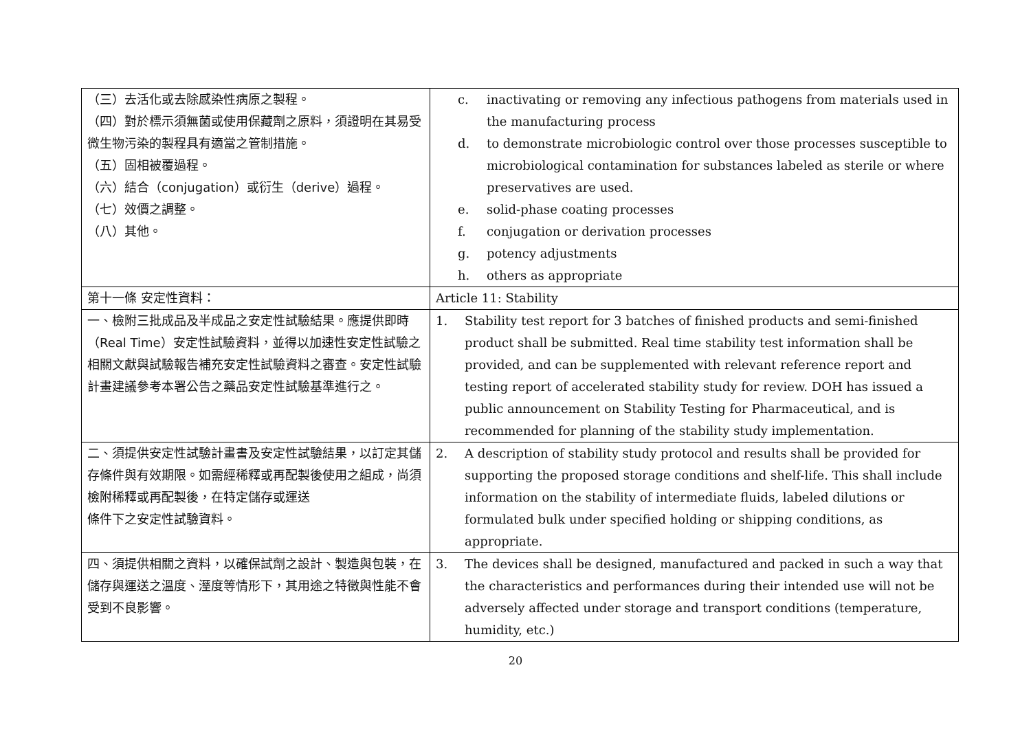| （三）去活化或去除感染性病原之製程。 （四）對於標示須無菌或使用保藏劑之原料，須證明在其易受微生物污染的製程具有適當之管制措施。 （五）固相被覆過程。 （六）結合（conjugation）或衍生（derive）過程。 （七）效價之調整。 （八）其他。 | c. inactivating or removing any infectious pathogens from materials used in the manufacturing process d. to demonstrate microbiologic control over those processes susceptible to microbiological contamination for substances labeled as sterile or where preservatives are used. e. solid-phase coating processes f. conjugation or derivation processes g. potency adjustments h. others as appropriate |
| 第十一條 安定性資料： | Article 11: Stability |
| 一、檢附三批成品及半成品之安定性試驗結果。應提供即時（Real Time）安定性試驗資料，並得以加速性安定性試驗之相關文獻與試驗報告補充安定性試驗資料之審查。安定性試驗計畫建議參考本署公告之藥品安定性試驗基準進行之。 | 1. Stability test report for 3 batches of finished products and semi-finished product shall be submitted. Real time stability test information shall be provided, and can be supplemented with relevant reference report and testing report of accelerated stability study for review. DOH has issued a public announcement on Stability Testing for Pharmaceutical, and is recommended for planning of the stability study implementation. |
| 二、須提供安定性試驗計畫書及安定性試驗結果，以訂定其儲存條件與有效期限。如需經稀釋或再配製後使用之組成，尚須檢附稀釋或再配製後，在特定儲存或運送 條件下之安定性試驗資料。 | 2. A description of stability study protocol and results shall be provided for supporting the proposed storage conditions and shelf-life. This shall include information on the stability of intermediate fluids, labeled dilutions or formulated bulk under specified holding or shipping conditions, as appropriate. |
| 四、須提供相關之資料，以確保試劑之設計、製造與包裝，在儲存與運送之溫度、溼度等情形下，其用途之特徵與性能不會受到不良影響。 | 3. The devices shall be designed, manufactured and packed in such a way that the characteristics and performances during their intended use will not be adversely affected under storage and transport conditions (temperature, humidity, etc.) |
20